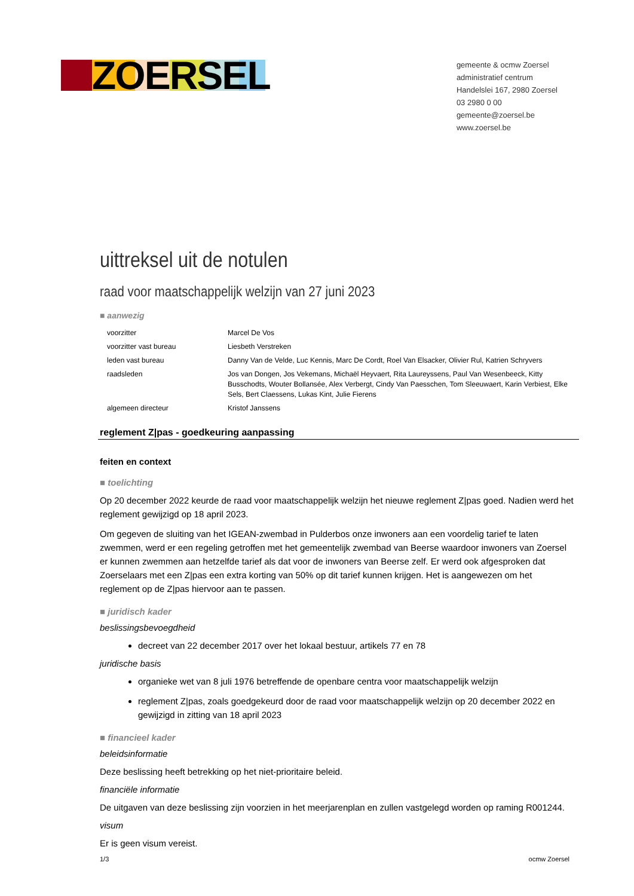ZOERSEL
gemeente & ocmw Zoersel
administratief centrum
Handelslei 167, 2980 Zoersel
03 2980 0 00
gemeente@zoersel.be
www.zoersel.be
uittreksel uit de notulen
raad voor maatschappelijk welzijn van 27 juni 2023
■ aanwezig
| voorzitter | Marcel De Vos |
| voorzitter vast bureau | Liesbeth Verstreken |
| leden vast bureau | Danny Van de Velde, Luc Kennis, Marc De Cordt, Roel Van Elsacker, Olivier Rul, Katrien Schryvers |
| raadsleden | Jos van Dongen, Jos Vekemans, Michaël Heyvaert, Rita Laureyssens, Paul Van Wesenbeeck, Kitty Busschodts, Wouter Bollansée, Alex Verbergt, Cindy Van Paesschen, Tom Sleeuwaert, Karin Verbiest, Elke Sels, Bert Claessens, Lukas Kint, Julie Fierens |
| algemeen directeur | Kristof Janssens |
reglement Z|pas - goedkeuring aanpassing
feiten en context
■ toelichting
Op 20 december 2022 keurde de raad voor maatschappelijk welzijn het nieuwe reglement Z|pas goed. Nadien werd het reglement gewijzigd op 18 april 2023.
Om gegeven de sluiting van het IGEAN-zwembad in Pulderbos onze inwoners aan een voordelig tarief te laten zwemmen, werd er een regeling getroffen met het gemeentelijk zwembad van Beerse waardoor inwoners van Zoersel er kunnen zwemmen aan hetzelfde tarief als dat voor de inwoners van Beerse zelf. Er werd ook afgesproken dat Zoerselaars met een Z|pas een extra korting van 50% op dit tarief kunnen krijgen. Het is aangewezen om het reglement op de Z|pas hiervoor aan te passen.
■ juridisch kader
beslissingsbevoegdheid
decreet van 22 december 2017 over het lokaal bestuur, artikels 77 en 78
juridische basis
organieke wet van 8 juli 1976 betreffende de openbare centra voor maatschappelijk welzijn
reglement Z|pas, zoals goedgekeurd door de raad voor maatschappelijk welzijn op 20 december 2022 en gewijzigd in zitting van 18 april 2023
■ financieel kader
beleidsinformatie
Deze beslissing heeft betrekking op het niet-prioritaire beleid.
financiële informatie
De uitgaven van deze beslissing zijn voorzien in het meerjarenplan en zullen vastgelegd worden op raming R001244.
visum
Er is geen visum vereist.
1/3 ocmw Zoersel